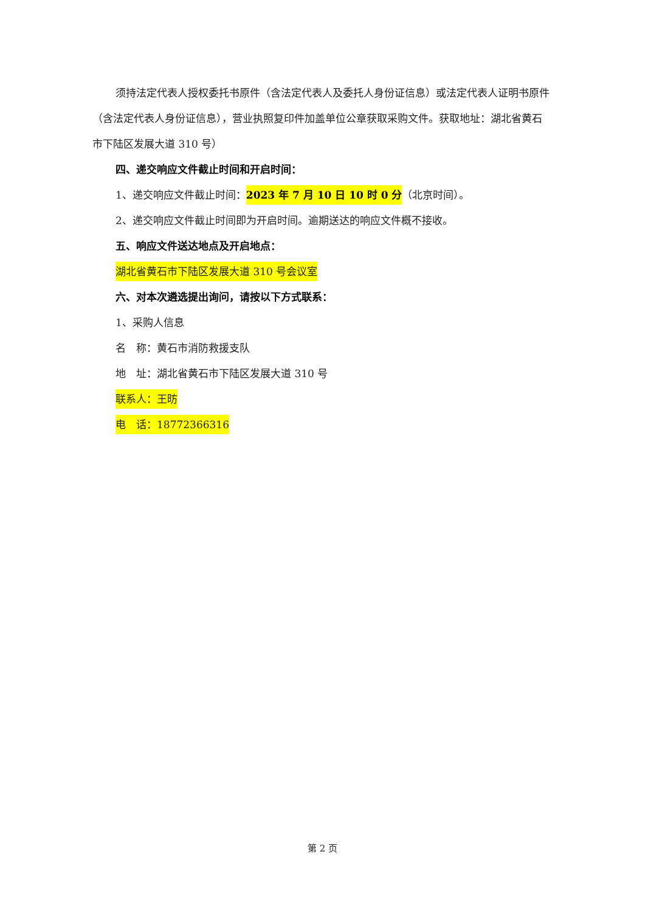须持法定代表人授权委托书原件（含法定代表人及委托人身份证信息）或法定代表人证明书原件（含法定代表人身份证信息），营业执照复印件加盖单位公章获取采购文件。获取地址：湖北省黄石市下陆区发展大道 310 号）
四、递交响应文件截止时间和开启时间：
1、递交响应文件截止时间：2023 年 7 月 10 日 10 时 0 分（北京时间）。
2、递交响应文件截止时间即为开启时间。逾期送达的响应文件概不接收。
五、响应文件送达地点及开启地点：
湖北省黄石市下陆区发展大道 310 号会议室
六、对本次遴选提出询问，请按以下方式联系：
1、采购人信息
名　称：黄石市消防救援支队
地　址：湖北省黄石市下陆区发展大道 310 号
联系人：王昉
电　话：18772366316
第 2 页